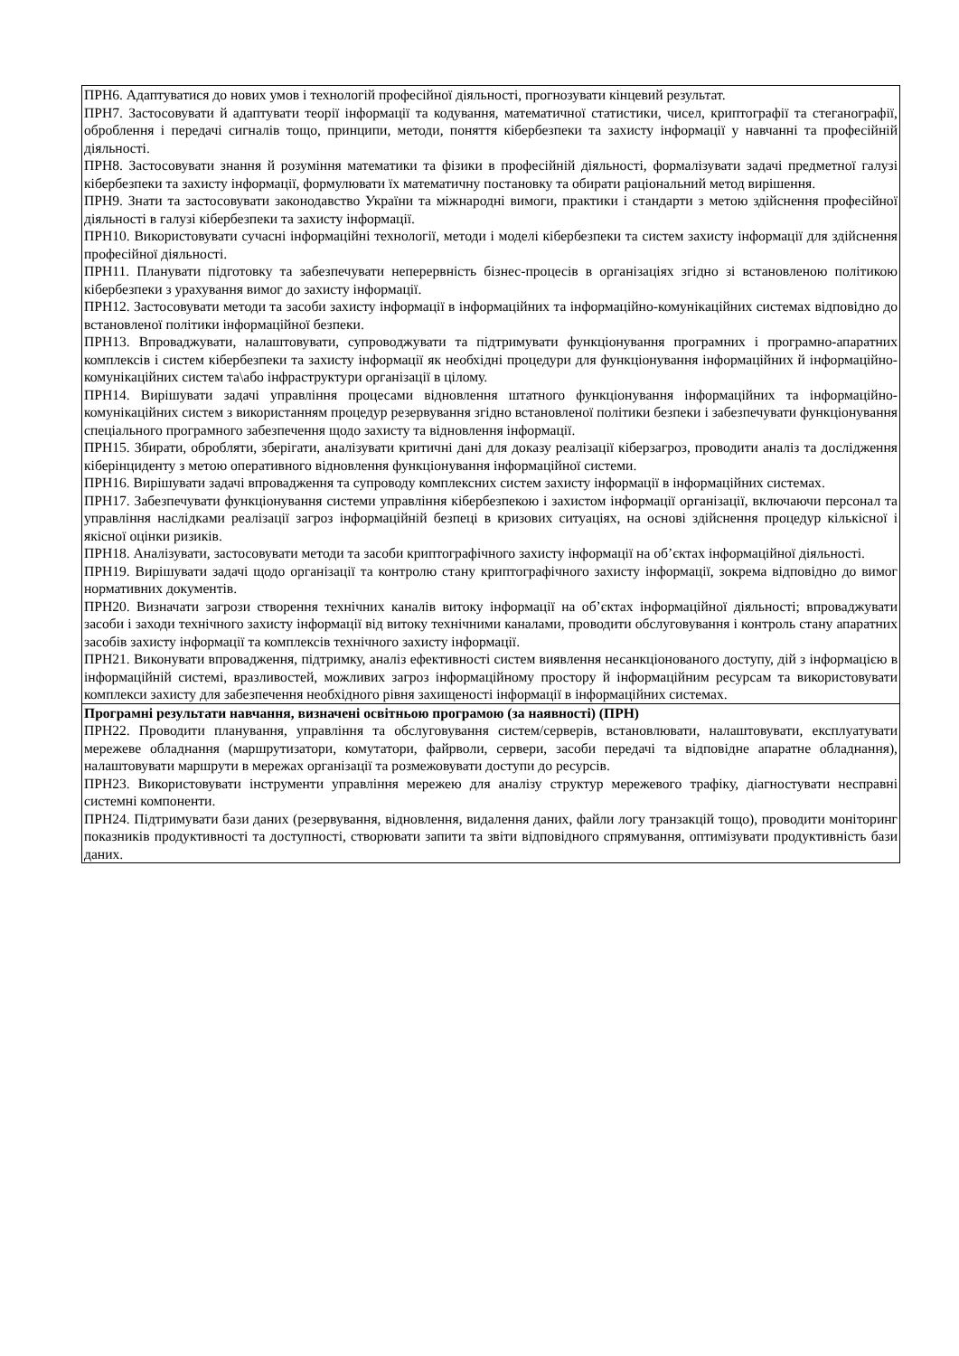| ПРН6. Адаптуватися до нових умов і технологій професійної діяльності, прогнозувати кінцевий результат. ПРН7. Застосовувати й адаптувати теорії інформації та кодування, математичної статистики, чисел, криптографії та стеганографії, оброблення і передачі сигналів тощо, принципи, методи, поняття кібербезпеки та захисту інформації у навчанні та професійній діяльності. ПРН8. Застосовувати знання й розуміння математики та фізики в професійній діяльності, формалізувати задачі предметної галузі кібербезпеки та захисту інформації, формулювати їх математичну постановку та обирати раціональний метод вирішення. ПРН9. Знати та застосовувати законодавство України та міжнародні вимоги, практики і стандарти з метою здійснення професійної діяльності в галузі кібербезпеки та захисту інформації. ПРН10. Використовувати сучасні інформаційні технології, методи і моделі кібербезпеки та систем захисту інформації для здійснення професійної діяльності. ПРН11. Планувати підготовку та забезпечувати неперервність бізнес-процесів в організаціях згідно зі встановленою політикою кібербезпеки з урахування вимог до захисту інформації. ПРН12. Застосовувати методи та засоби захисту інформації в інформаційних та інформаційно-комунікаційних системах відповідно до встановленої політики інформаційної безпеки. ПРН13. Впроваджувати, налаштовувати, супроводжувати та підтримувати функціонування програмних і програмно-апаратних комплексів і систем кібербезпеки та захисту інформації як необхідні процедури для функціонування інформаційних й інформаційно-комунікаційних систем та\або інфраструктури організації в цілому. ПРН14. Вирішувати задачі управління процесами відновлення штатного функціонування інформаційних та інформаційно-комунікаційних систем з використанням процедур резервування згідно встановленої політики безпеки і забезпечувати функціонування спеціального програмного забезпечення щодо захисту та відновлення інформації. ПРН15. Збирати, обробляти, зберігати, аналізувати критичні дані для доказу реалізації кіберзагроз, проводити аналіз та дослідження кіберінциденту з метою оперативного відновлення функціонування інформаційної системи. ПРН16. Вирішувати задачі впровадження та супроводу комплексних систем захисту інформації в інформаційних системах. ПРН17. Забезпечувати функціонування системи управління кібербезпекою і захистом інформації організації, включаючи персонал та управління наслідками реалізації загроз інформаційній безпеці в кризових ситуаціях, на основі здійснення процедур кількісної і якісної оцінки ризиків. ПРН18. Аналізувати, застосовувати методи та засоби криптографічного захисту інформації на об’єктах інформаційної діяльності. ПРН19. Вирішувати задачі щодо організації та контролю стану криптографічного захисту інформації, зокрема відповідно до вимог нормативних документів. ПРН20. Визначати загрози створення технічних каналів витоку інформації на об’єктах інформаційної діяльності; впроваджувати засоби і заходи технічного захисту інформації від витоку технічними каналами, проводити обслуговування і контроль стану апаратних засобів захисту інформації та комплексів технічного захисту інформації. ПРН21. Виконувати впровадження, підтримку, аналіз ефективності систем виявлення несанкціонованого доступу, дій з інформацією в інформаційній системі, вразливостей, можливих загроз інформаційному простору й інформаційним ресурсам та використовувати комплекси захисту для забезпечення необхідного рівня захищеності інформації в інформаційних системах. |
| Програмні результати навчання, визначені освітньою програмою (за наявності) (ПРН) ПРН22. Проводити планування, управління та обслуговування систем/серверів, встановлювати, налаштовувати, експлуатувати мережеве обладнання (маршрутизатори, комутатори, файрволи, сервери, засоби передачі та відповідне апаратне обладнання), налаштовувати маршрути в мережах організації та розмежовувати доступи до ресурсів. ПРН23. Використовувати інструменти управління мережею для аналізу структур мережевого трафіку, діагностувати несправні системні компоненти. ПРН24. Підтримувати бази даних (резервування, відновлення, видалення даних, файли логу транзакцій тощо), проводити моніторинг показників продуктивності та доступності, створювати запити та звіти відповідного спрямування, оптимізувати продуктивність бази даних. |